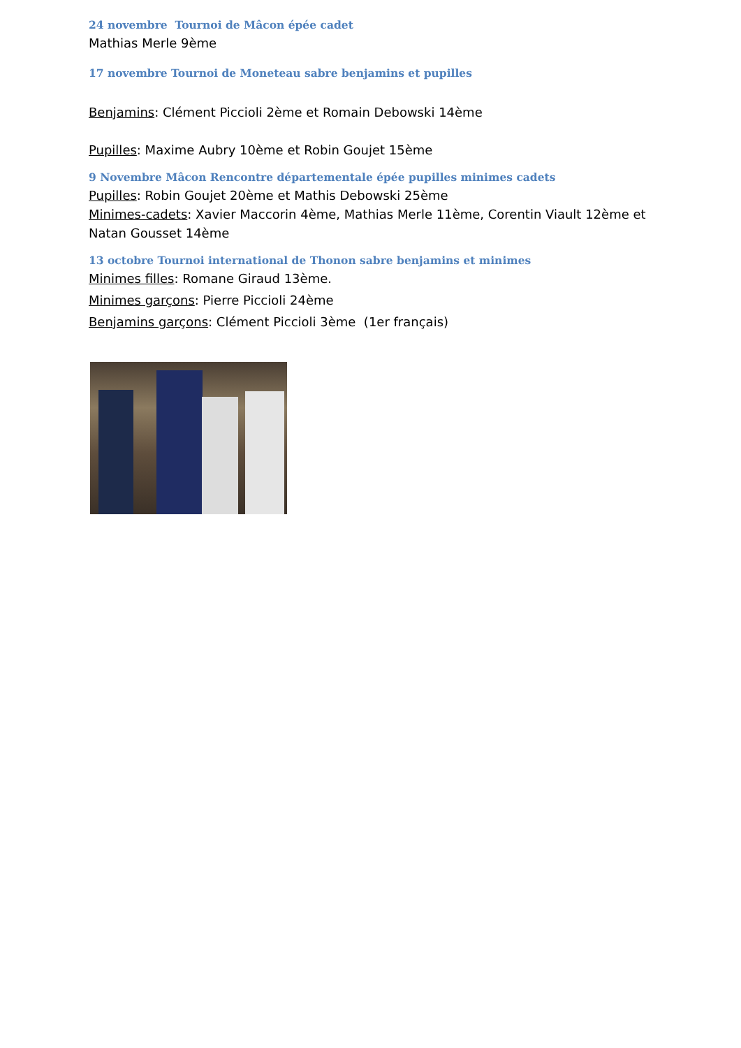24 novembre Tournoi de Mâcon épée cadet
Mathias Merle 9ème
17 novembre Tournoi de Moneteau sabre benjamins et pupilles
Benjamins: Clément Piccioli 2ème et Romain Debowski 14ème
Pupilles: Maxime Aubry 10ème et Robin Goujet 15ème
9 Novembre Mâcon Rencontre départementale épée pupilles minimes cadets
Pupilles: Robin Goujet 20ème et Mathis Debowski 25ème
Minimes-cadets: Xavier Maccorin 4ème, Mathias Merle 11ème, Corentin Viault 12ème et Natan Gousset 14ème
13 octobre Tournoi international de Thonon sabre benjamins et minimes
Minimes filles: Romane Giraud 13ème.
Minimes garçons: Pierre Piccioli 24ème
Benjamins garçons: Clément Piccioli 3ème (1er français)